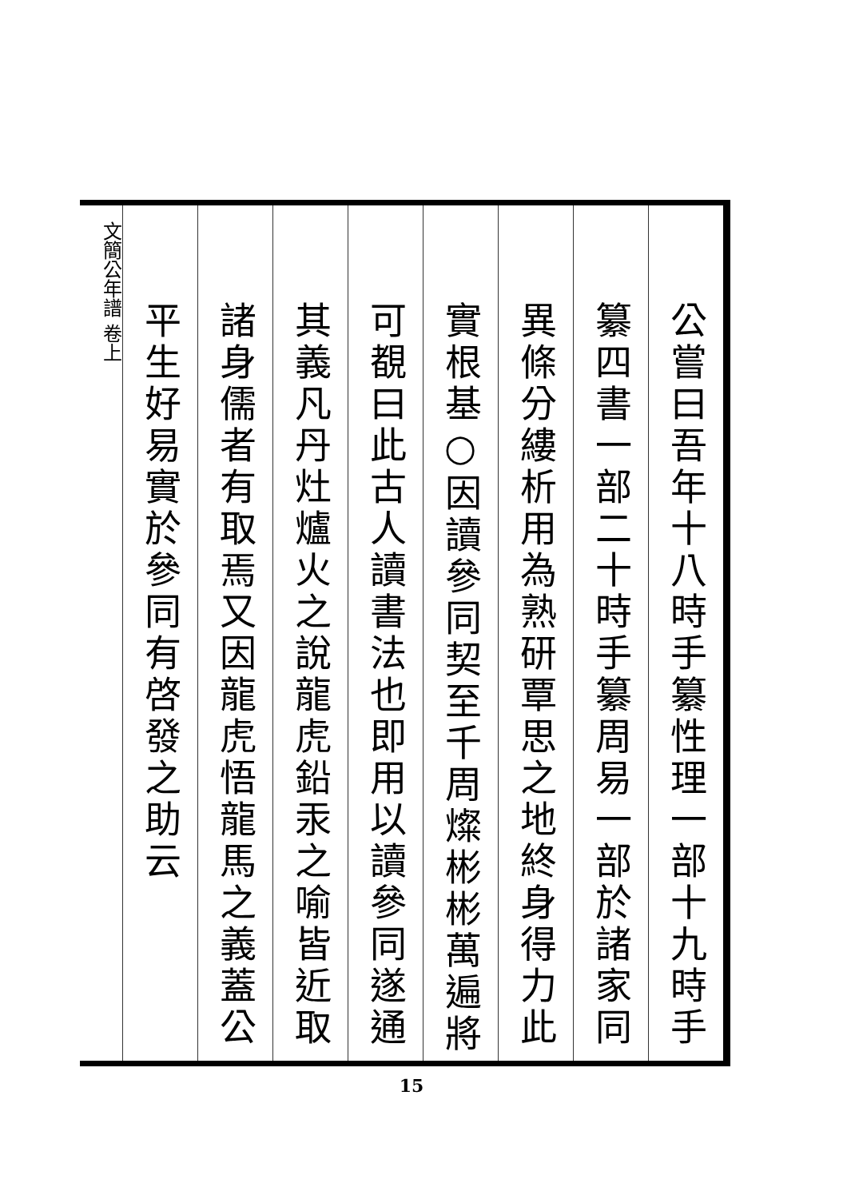公嘗曰吾年十八時手纂性理一部十九時手
纂四書一部二十時手纂周易一部於諸家同
異條分縷析用為熟研覃思之地終身得力此
實根基○因讀參同契至千周燦彬彬萬遍將
可覩曰此古人讀書法也即用以讀參同遂通
其義凡丹灶爐火之說龍虎鉛汞之喻皆近取
諸身儒者有取焉又因龍虎悟龍馬之義蓋公
平生好易實於參同有啓發之助云
文簡公年譜 卷上
15